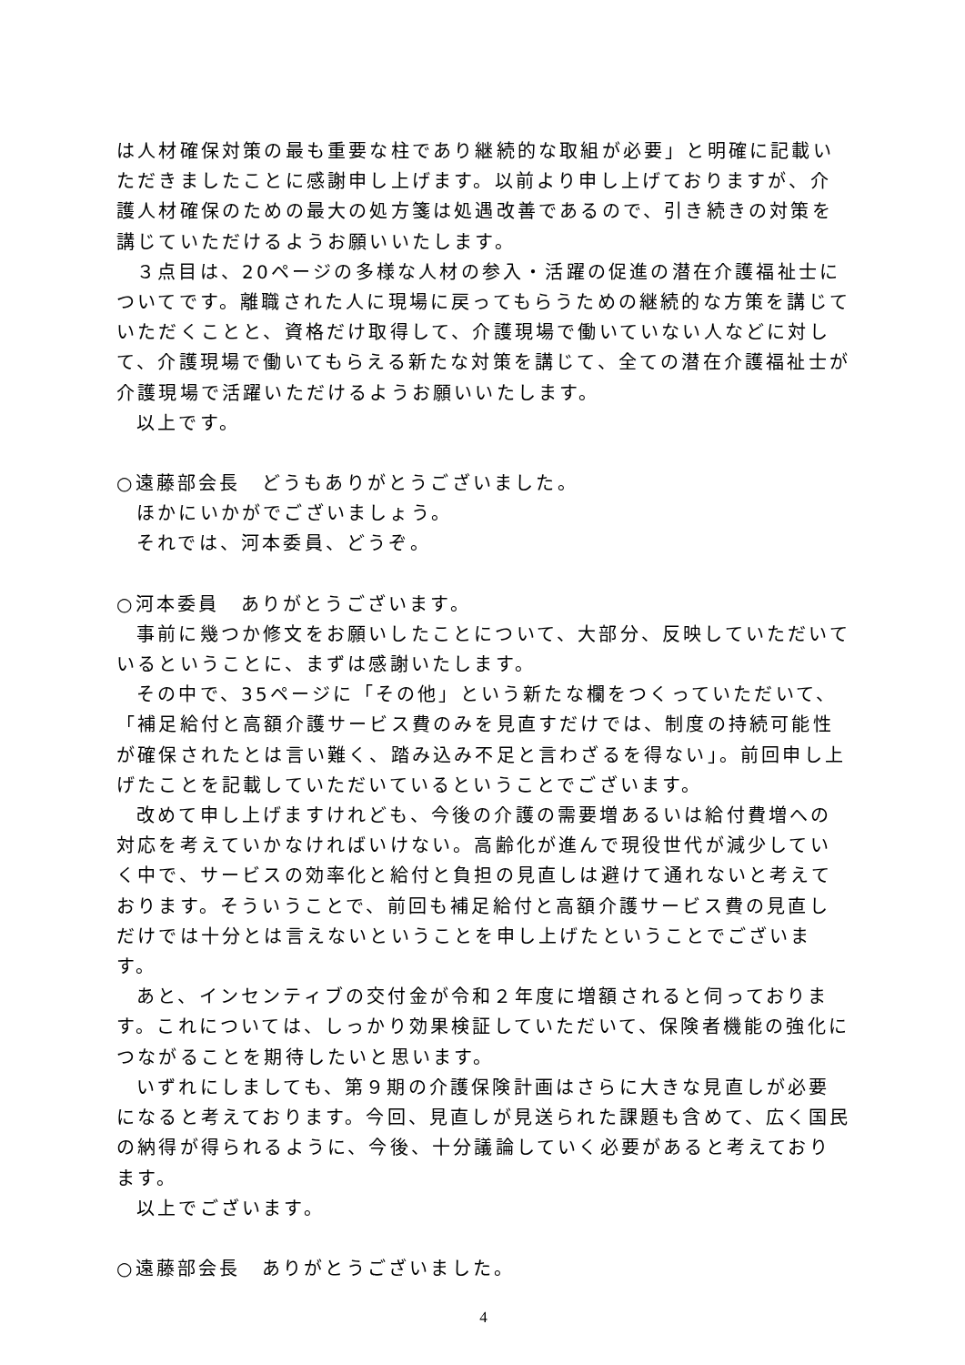は人材確保対策の最も重要な柱であり継続的な取組が必要」と明確に記載いただきましたことに感謝申し上げます。以前より申し上げておりますが、介護人材確保のための最大の処方箋は処遇改善であるので、引き続きの対策を講じていただけるようお願いいたします。
３点目は、20ページの多様な人材の参入・活躍の促進の潜在介護福祉士についてです。離職された人に現場に戻ってもらうための継続的な方策を講じていただくことと、資格だけ取得して、介護現場で働いていない人などに対して、介護現場で働いてもらえる新たな対策を講じて、全ての潜在介護福祉士が介護現場で活躍いただけるようお願いいたします。
以上です。
○遠藤部会長　どうもありがとうございました。
ほかにいかがでございましょう。
それでは、河本委員、どうぞ。
○河本委員　ありがとうございます。
事前に幾つか修文をお願いしたことについて、大部分、反映していただいているということに、まずは感謝いたします。
その中で、35ページに「その他」という新たな欄をつくっていただいて、「補足給付と高額介護サービス費のみを見直すだけでは、制度の持続可能性が確保されたとは言い難く、踏み込み不足と言わざるを得ない」。前回申し上げたことを記載していただいているということでございます。
改めて申し上げますけれども、今後の介護の需要増あるいは給付費増への対応を考えていかなければいけない。高齢化が進んで現役世代が減少していく中で、サービスの効率化と給付と負担の見直しは避けて通れないと考えております。そういうことで、前回も補足給付と高額介護サービス費の見直しだけでは十分とは言えないということを申し上げたということでございます。
あと、インセンティブの交付金が令和２年度に増額されると伺っております。これについては、しっかり効果検証していただいて、保険者機能の強化につながることを期待したいと思います。
いずれにしましても、第９期の介護保険計画はさらに大きな見直しが必要になると考えております。今回、見直しが見送られた課題も含めて、広く国民の納得が得られるように、今後、十分議論していく必要があると考えております。
以上でございます。
○遠藤部会長　ありがとうございました。
4